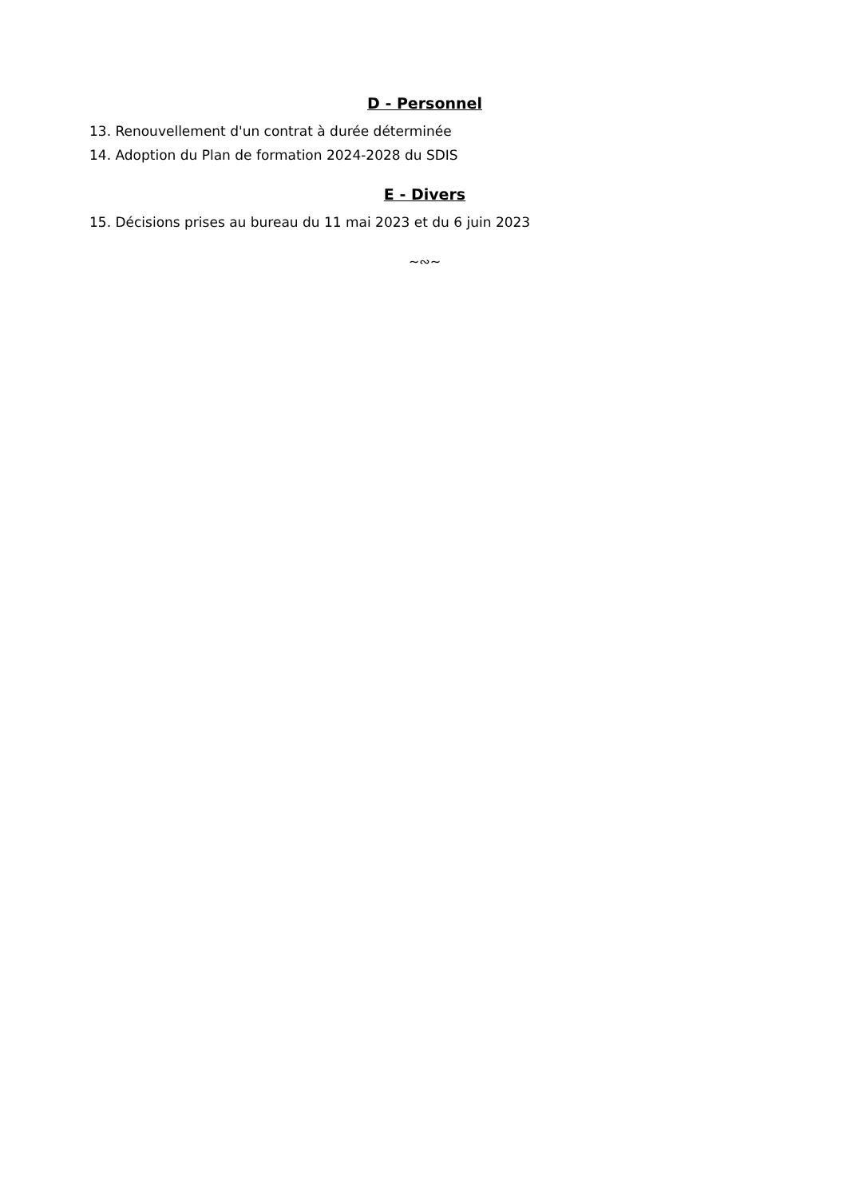D - Personnel
13. Renouvellement d'un contrat à durée déterminée
14. Adoption du Plan de formation 2024-2028 du SDIS
E - Divers
15. Décisions prises au bureau du 11 mai 2023 et du 6 juin 2023
~∾~